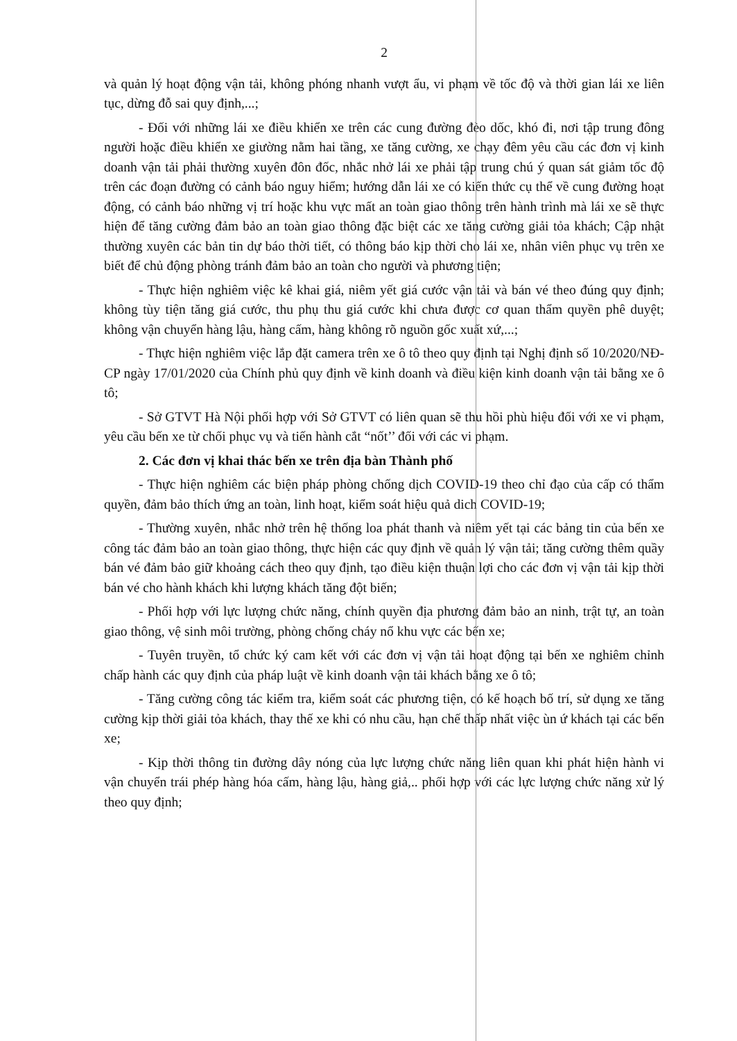2
và quản lý hoạt động vận tải, không phóng nhanh vượt ẩu, vi phạm về tốc độ và thời gian lái xe liên tục, dừng đỗ sai quy định,...;
- Đối với những lái xe điều khiển xe trên các cung đường đèo dốc, khó đi, nơi tập trung đông người hoặc điều khiển xe giường nằm hai tầng, xe tăng cường, xe chạy đêm yêu cầu các đơn vị kinh doanh vận tải phải thường xuyên đôn đốc, nhắc nhở lái xe phải tập trung chú ý quan sát giảm tốc độ trên các đoạn đường có cảnh báo nguy hiểm; hướng dẫn lái xe có kiến thức cụ thể về cung đường hoạt động, có cảnh báo những vị trí hoặc khu vực mất an toàn giao thông trên hành trình mà lái xe sẽ thực hiện để tăng cường đảm bảo an toàn giao thông đặc biệt các xe tăng cường giải tỏa khách; Cập nhật thường xuyên các bản tin dự báo thời tiết, có thông báo kịp thời cho lái xe, nhân viên phục vụ trên xe biết để chủ động phòng tránh đảm bảo an toàn cho người và phương tiện;
- Thực hiện nghiêm việc kê khai giá, niêm yết giá cước vận tải và bán vé theo đúng quy định; không tùy tiện tăng giá cước, thu phụ thu giá cước khi chưa được cơ quan thẩm quyền phê duyệt; không vận chuyển hàng lậu, hàng cấm, hàng không rõ nguồn gốc xuất xứ,...;
- Thực hiện nghiêm việc lắp đặt camera trên xe ô tô theo quy định tại Nghị định số 10/2020/NĐ-CP ngày 17/01/2020 của Chính phủ quy định về kinh doanh và điều kiện kinh doanh vận tải bằng xe ô tô;
- Sở GTVT Hà Nội phối hợp với Sở GTVT có liên quan sẽ thu hồi phù hiệu đối với xe vi phạm, yêu cầu bến xe từ chối phục vụ và tiến hành cắt “nốt’’ đối với các vi phạm.
2. Các đơn vị khai thác bến xe trên địa bàn Thành phố
- Thực hiện nghiêm các biện pháp phòng chống dịch COVID-19 theo chỉ đạo của cấp có thẩm quyền, đảm bảo thích ứng an toàn, linh hoạt, kiểm soát hiệu quả dich COVID-19;
- Thường xuyên, nhắc nhở trên hệ thống loa phát thanh và niêm yết tại các bảng tin của bến xe công tác đảm bảo an toàn giao thông, thực hiện các quy định về quản lý vận tải; tăng cường thêm quầy bán vé đảm bảo giữ khoảng cách theo quy định, tạo điều kiện thuận lợi cho các đơn vị vận tải kịp thời bán vé cho hành khách khi lượng khách tăng đột biến;
- Phối hợp với lực lượng chức năng, chính quyền địa phương đảm bảo an ninh, trật tự, an toàn giao thông, vệ sinh môi trường, phòng chống cháy nổ khu vực các bến xe;
- Tuyên truyền, tổ chức ký cam kết với các đơn vị vận tải hoạt động tại bến xe nghiêm chỉnh chấp hành các quy định của pháp luật về kinh doanh vận tải khách bằng xe ô tô;
- Tăng cường công tác kiểm tra, kiểm soát các phương tiện, có kế hoạch bố trí, sử dụng xe tăng cường kịp thời giải tỏa khách, thay thế xe khi có nhu cầu, hạn chế thấp nhất việc ùn ứ khách tại các bến xe;
- Kịp thời thông tin đường dây nóng của lực lượng chức năng liên quan khi phát hiện hành vi vận chuyển trái phép hàng hóa cấm, hàng lậu, hàng giả,.. phối hợp với các lực lượng chức năng xử lý theo quy định;